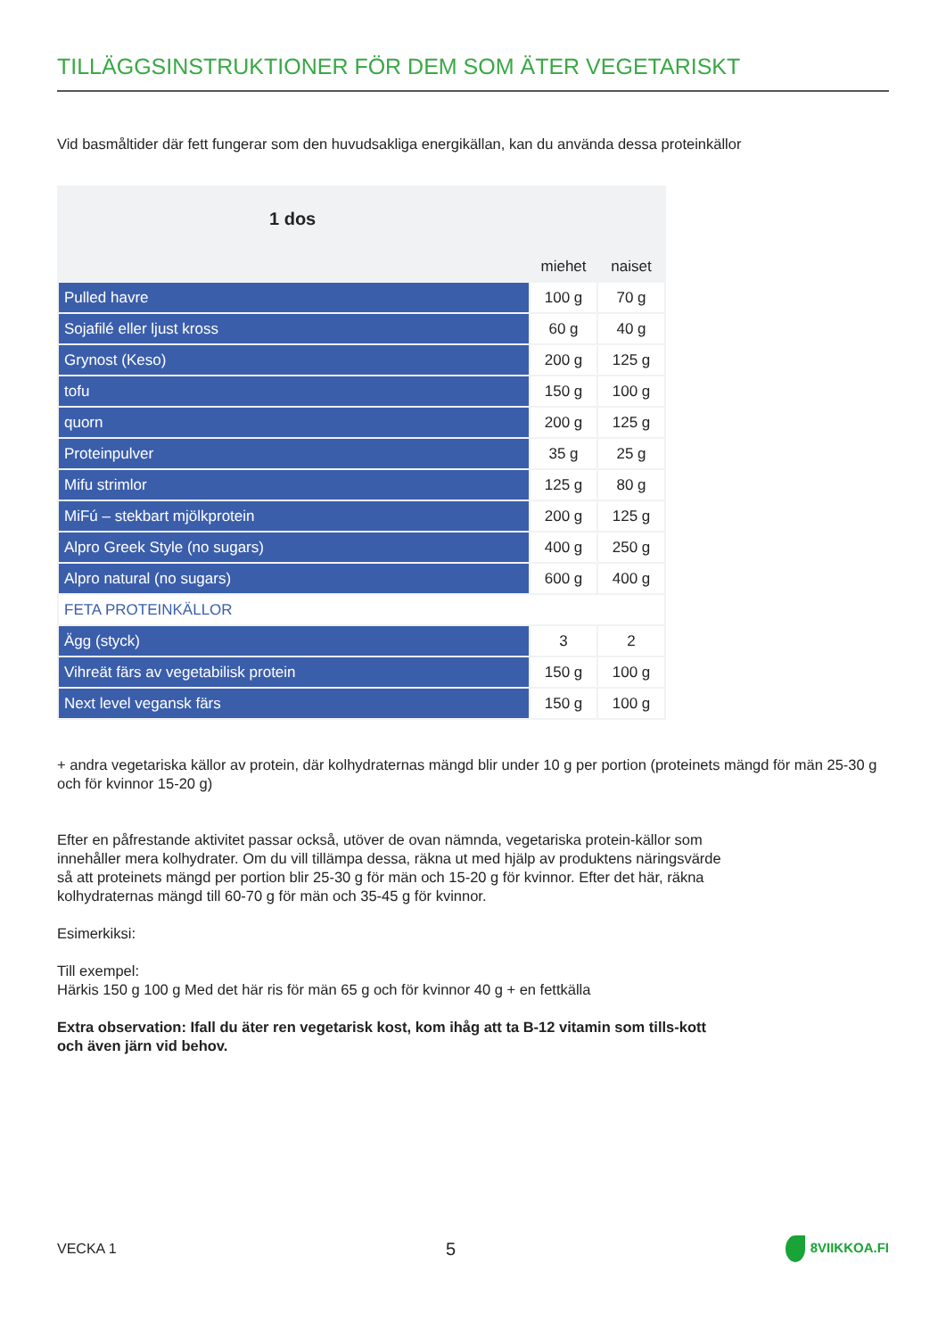TILLÄGGSINSTRUKTIONER FÖR DEM SOM ÄTER VEGETARISKT
Vid basmåltider där fett fungerar som den huvudsakliga energikällan, kan du använda dessa proteinkällor
| 1 dos | | |
| | miehet | naiset |
| Pulled havre | 100 g | 70 g |
| Sojafilé eller ljust kross | 60 g | 40 g |
| Grynost (Keso) | 200 g | 125 g |
| tofu | 150 g | 100 g |
| quorn | 200 g | 125 g |
| Proteinpulver | 35 g | 25 g |
| Mifu strimlor | 125 g | 80 g |
| MiFú – stekbart mjölkprotein | 200 g | 125 g |
| Alpro Greek Style (no sugars) | 400 g | 250 g |
| Alpro natural (no sugars) | 600 g | 400 g |
| FETA PROTEINKÄLLOR | | |
| Ägg (styck) | 3 | 2 |
| Vihreät färs av vegetabilisk protein | 150 g | 100 g |
| Next level vegansk färs | 150 g | 100 g |
+ andra vegetariska källor av protein, där kolhydraternas mängd blir under 10 g per portion (proteinets mängd för män 25-30 g och för kvinnor 15-20 g)
Efter en påfrestande aktivitet passar också, utöver de ovan nämnda, vegetariska protein-källor som innehåller mera kolhydrater. Om du vill tillämpa dessa, räkna ut med hjälp av produktens näringsvärde så att proteinets mängd per portion blir 25-30 g för män och 15-20 g för kvinnor. Efter det här, räkna kolhydraternas mängd till 60-70 g för män och 35-45 g för kvinnor.
Esimerkiksi:
Till exempel:
Härkis 150 g 100 g Med det här ris för män 65 g och för kvinnor 40 g + en fettkälla
Extra observation: Ifall du äter ren vegetarisk kost, kom ihåg att ta B-12 vitamin som tills-kott och även järn vid behov.
VECKA 1 5 8VIIKKOA.FI